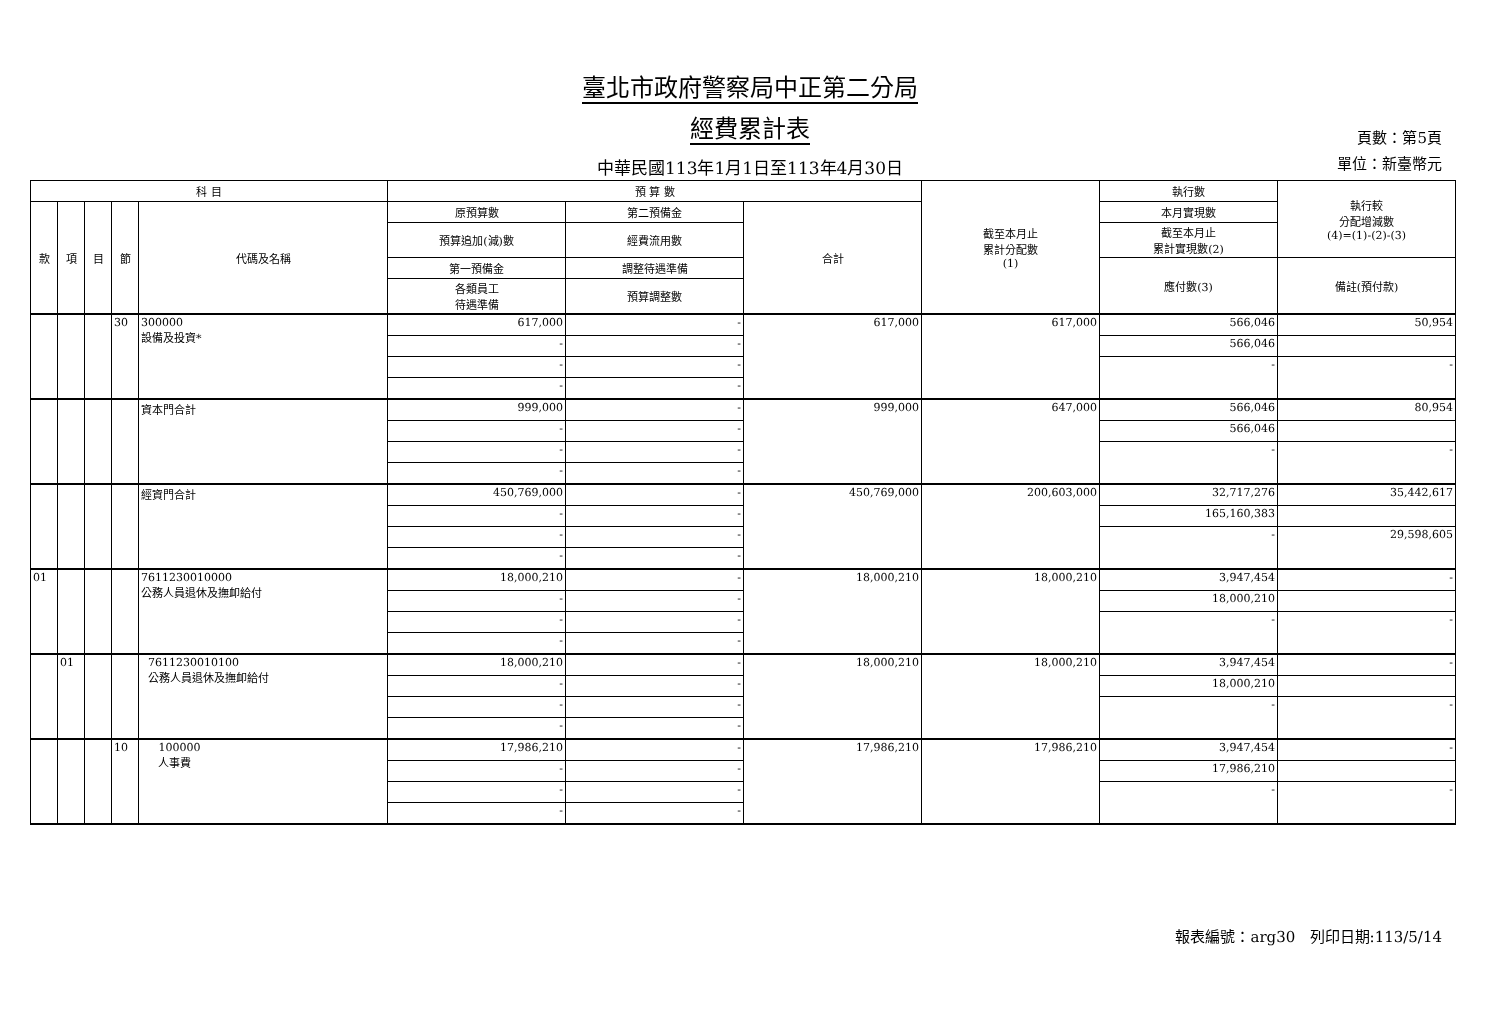臺北市政府警察局中正第二分局
經費累計表
中華民國113年1月1日至113年4月30日
頁數：第5頁
單位：新臺幣元
| 科 目 | | | | | 預 算 數 | | | 截至本月止 累計分配數 (1) | 執行數 | 執行較 分配增減數 (4)=(1)-(2)-(3) |
| --- | --- | --- | --- | --- | --- | --- | --- | --- | --- | --- |
| 款 | 項 | 目 | 節 | 代碼及名稱 | 原預算數 | 第二預備金 | 合計 | | 本月實現數 | |
| | | | | | 預算追加(減)數 | 經費流用數 | | | 截至本月止 累計實現數(2) | |
| | | | | | 第一預備金 | 調整待遇準備 | | | 應付數(3) | 備註(預付款) |
| | | | | | 各類員工 待遇準備 | 預算調整數 | | | | |
| | | | 30 | 300000 設備及投資* | 617,000 | - | 617,000 | 617,000 | 566,046 | 50,954 |
| | | | | | - | - | | | 566,046 | |
| | | | | | - | - | | | - | - |
| | | | | | - | - | | | | |
| | | | | 資本門合計 | 999,000 | - | 999,000 | 647,000 | 566,046 | 80,954 |
| | | | | | - | - | | | 566,046 | |
| | | | | | - | - | | | - | - |
| | | | | | - | - | | | | |
| | | | | 經資門合計 | 450,769,000 | - | 450,769,000 | 200,603,000 | 32,717,276 | 35,442,617 |
| | | | | | - | - | | | 165,160,383 | |
| | | | | | - | - | | | - | 29,598,605 |
| | | | | | - | - | | | | |
| 01 | | | | 7611230010000 公務人員退休及撫卹給付 | 18,000,210 | - | 18,000,210 | 18,000,210 | 3,947,454 | - |
| | | | | | - | - | | | 18,000,210 | |
| | | | | | - | - | | | - | - |
| | | | | | - | - | | | | |
| | 01 | | | 7611230010100 公務人員退休及撫卹給付 | 18,000,210 | - | 18,000,210 | 18,000,210 | 3,947,454 | - |
| | | | | | - | - | | | 18,000,210 | |
| | | | | | - | - | | | - | - |
| | | | | | - | - | | | | |
| | | | 10 | 100000 人事費 | 17,986,210 | - | 17,986,210 | 17,986,210 | 3,947,454 | - |
| | | | | | - | - | | | 17,986,210 | |
| | | | | | - | - | | | - | - |
| | | | | | - | - | | | | |
報表編號：arg30 列印日期:113/5/14